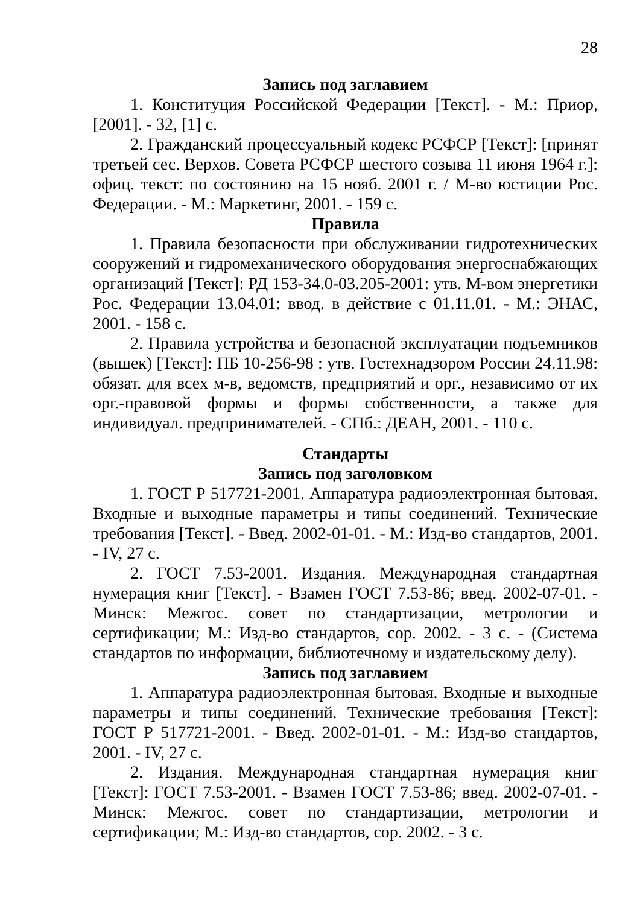28
Запись под заглавием
1. Конституция Российской Федерации [Текст]. - М.: Приор, [2001]. - 32, [1] с.
2. Гражданский процессуальный кодекс РСФСР [Текст]: [принят третьей сес. Верхов. Совета РСФСР шестого созыва 11 июня 1964 г.]: офиц. текст: по состоянию на 15 нояб. 2001 г. / М-во юстиции Рос. Федерации. - М.: Маркетинг, 2001. - 159 с.
Правила
1. Правила безопасности при обслуживании гидротехнических сооружений и гидромеханического оборудования энергоснабжающих организаций [Текст]: РД 153-34.0-03.205-2001: утв. М-вом энергетики Рос. Федерации 13.04.01: ввод. в действие с 01.11.01. - М.: ЭНАС, 2001. - 158 с.
2. Правила устройства и безопасной эксплуатации подъемников (вышек) [Текст]: ПБ 10-256-98 : утв. Гостехнадзором России 24.11.98: обязат. для всех м-в, ведомств, предприятий и орг., независимо от их орг.-правовой формы и формы собственности, а также для индивидуал. предпринимателей. - СПб.: ДЕАН, 2001. - 110 с.
Стандарты
Запись под заголовком
1. ГОСТ Р 517721-2001. Аппаратура радиоэлектронная бытовая. Входные и выходные параметры и типы соединений. Технические требования [Текст]. - Введ. 2002-01-01. - М.: Изд-во стандартов, 2001. - IV, 27 с.
2. ГОСТ 7.53-2001. Издания. Международная стандартная нумерация книг [Текст]. - Взамен ГОСТ 7.53-86; введ. 2002-07-01. - Минск: Межгос. совет по стандартизации, метрологии и сертификации; М.: Изд-во стандартов, сор. 2002. - 3 с. - (Система стандартов по информации, библиотечному и издательскому делу).
Запись под заглавием
1. Аппаратура радиоэлектронная бытовая. Входные и выходные параметры и типы соединений. Технические требования [Текст]: ГОСТ Р 517721-2001. - Введ. 2002-01-01. - М.: Изд-во стандартов, 2001. - IV, 27 с.
2. Издания. Международная стандартная нумерация книг [Текст]: ГОСТ 7.53-2001. - Взамен ГОСТ 7.53-86; введ. 2002-07-01. - Минск: Межгос. совет по стандартизации, метрологии и сертификации; М.: Изд-во стандартов, сор. 2002. - 3 с.